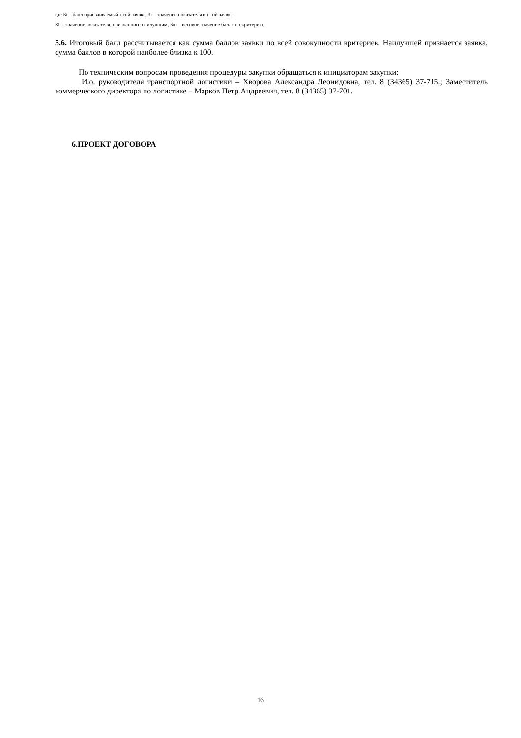где Бi – балл присваиваемый i-той заявке, Зi – значение показателя в i-той заявке
З1 – значение показателя, признанного наилучшим, Бm – весовое значение балла по критерию.
5.6. Итоговый балл рассчитывается как сумма баллов заявки по всей совокупности критериев. Наилучшей признается заявка, сумма баллов в которой наиболее близка к 100.
По техническим вопросам проведения процедуры закупки обращаться к инициаторам закупки:
И.о. руководителя транспортной логистики – Хворова Александра Леонидовна, тел. 8 (34365) 37-715.; Заместитель коммерческого директора по логистике – Марков Петр Андреевич, тел. 8 (34365) 37-701.
6.ПРОЕКТ ДОГОВОРА
16